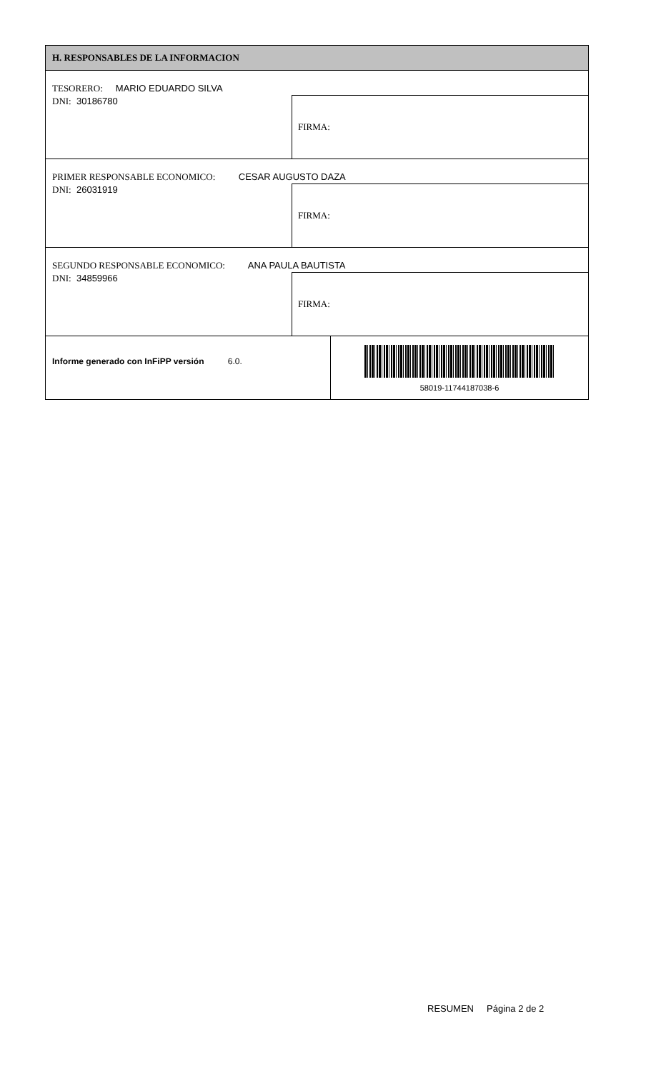H. RESPONSABLES DE LA INFORMACION
TESORERO: MARIO EDUARDO SILVA
DNI: 30186780
FIRMA:
PRIMER RESPONSABLE ECONOMICO: CESAR AUGUSTO DAZA
DNI: 26031919
FIRMA:
SEGUNDO RESPONSABLE ECONOMICO: ANA PAULA BAUTISTA
DNI: 34859966
FIRMA:
Informe generado con InFiPP versión 6.0.
58019-11744187038-6
RESUMEN Página 2 de 2